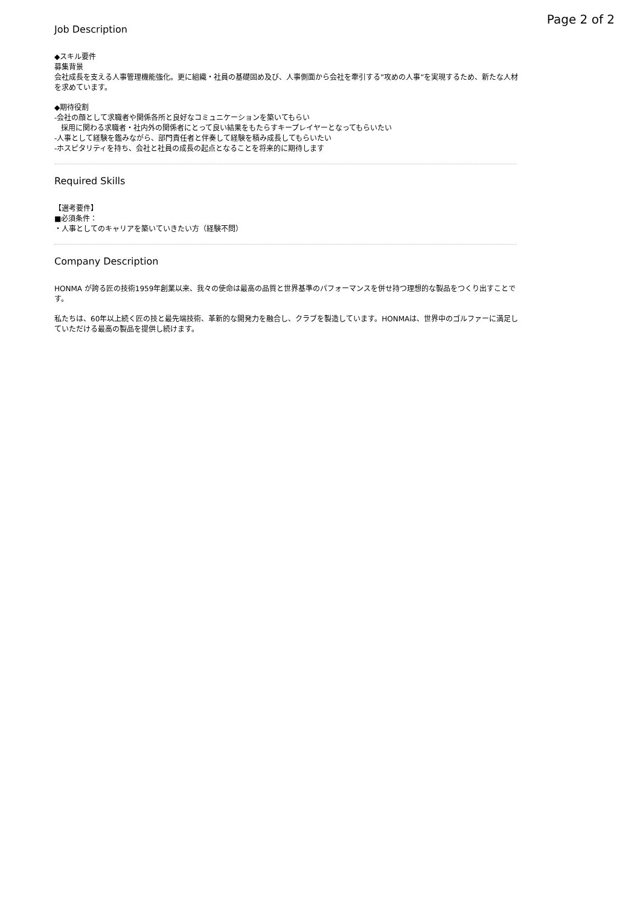Page 2 of 2
Job Description
◆スキル要件
募集背景
会社成長を支える人事管理機能強化。更に組織・社員の基礎固め及び、人事側面から会社を牽引する”攻めの人事”を実現するため、新たな人材を求めています。
◆期待役割
-会社の顔として求職者や関係各所と良好なコミュニケーションを築いてもらい
採用に関わる求職者・社内外の関係者にとって良い結果をもたらすキープレイヤーとなってもらいたい
-人事として経験を鑑みながら、部門責任者と伴奏して経験を積み成長してもらいたい
-ホスピタリティを持ち、会社と社員の成長の起点となることを将来的に期待します
Required Skills
【選考要件】
■必須条件：
・人事としてのキャリアを築いていきたい方（経験不問）
Company Description
HONMA が誇る匠の技術1959年創業以来、我々の使命は最高の品質と世界基準のパフォーマンスを併せ持つ理想的な製品をつくり出すことです。
私たちは、60年以上続く匠の技と最先端技術、革新的な開発力を融合し、クラブを製造しています。HONMAは、世界中のゴルファーに満足していただける最高の製品を提供し続けます。